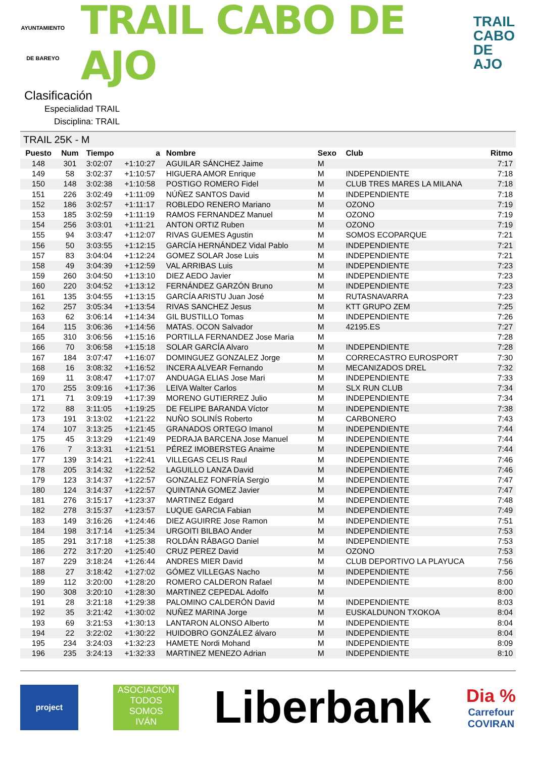AYUNTAMIENTO
DE BAREYO
TRAIL CABO DE AJO
TRAIL
CABO
DE AJO
Clasificación
Especialidad TRAIL
Disciplina: TRAIL
TRAIL 25K - M
| Puesto | Num | Tiempo | a | Nombre | Sexo | Club | Ritmo |
| --- | --- | --- | --- | --- | --- | --- | --- |
| 148 | 301 | 3:02:07 | +1:10:27 | AGUILAR SÁNCHEZ Jaime | M | | 7:17 |
| 149 | 58 | 3:02:37 | +1:10:57 | HIGUERA AMOR Enrique | M | INDEPENDIENTE | 7:18 |
| 150 | 148 | 3:02:38 | +1:10:58 | POSTIGO ROMERO Fidel | M | CLUB TRES MARES LA MILANA | 7:18 |
| 151 | 226 | 3:02:49 | +1:11:09 | NÚÑEZ SANTOS David | M | INDEPENDIENTE | 7:18 |
| 152 | 186 | 3:02:57 | +1:11:17 | ROBLEDO RENERO Mariano | M | OZONO | 7:19 |
| 153 | 185 | 3:02:59 | +1:11:19 | RAMOS FERNANDEZ Manuel | M | OZONO | 7:19 |
| 154 | 256 | 3:03:01 | +1:11:21 | ANTON ORTIZ Ruben | M | OZONO | 7:19 |
| 155 | 94 | 3:03:47 | +1:12:07 | RIVAS GUEMES Agustin | M | SOMOS ECOPARQUE | 7:21 |
| 156 | 50 | 3:03:55 | +1:12:15 | GARCÍA HERNÁNDEZ Vidal Pablo | M | INDEPENDIENTE | 7:21 |
| 157 | 83 | 3:04:04 | +1:12:24 | GOMEZ SOLAR Jose Luis | M | INDEPENDIENTE | 7:21 |
| 158 | 49 | 3:04:39 | +1:12:59 | VAL ARRIBAS Luis | M | INDEPENDIENTE | 7:23 |
| 159 | 260 | 3:04:50 | +1:13:10 | DIEZ AEDO Javier | M | INDEPENDIENTE | 7:23 |
| 160 | 220 | 3:04:52 | +1:13:12 | FERNÁNDEZ GARZÓN Bruno | M | INDEPENDIENTE | 7:23 |
| 161 | 135 | 3:04:55 | +1:13:15 | GARCÍA ARISTU Juan José | M | RUTASNAVARRA | 7:23 |
| 162 | 257 | 3:05:34 | +1:13:54 | RIVAS SANCHEZ Jesus | M | KTT GRUPO ZEM | 7:25 |
| 163 | 62 | 3:06:14 | +1:14:34 | GIL BUSTILLO Tomas | M | INDEPENDIENTE | 7:26 |
| 164 | 115 | 3:06:36 | +1:14:56 | MATAS. OCON Salvador | M | 42195.ES | 7:27 |
| 165 | 310 | 3:06:56 | +1:15:16 | PORTILLA FERNANDEZ Jose Maria | M | | 7:28 |
| 166 | 70 | 3:06:58 | +1:15:18 | SOLAR GARCÍA Alvaro | M | INDEPENDIENTE | 7:28 |
| 167 | 184 | 3:07:47 | +1:16:07 | DOMINGUEZ GONZALEZ Jorge | M | CORRECASTRO EUROSPORT | 7:30 |
| 168 | 16 | 3:08:32 | +1:16:52 | INCERA ALVEAR Fernando | M | MECANIZADOS DREL | 7:32 |
| 169 | 11 | 3:08:47 | +1:17:07 | ANDUAGA ELIAS Jose Mari | M | INDEPENDIENTE | 7:33 |
| 170 | 255 | 3:09:16 | +1:17:36 | LEIVA Walter Carlos | M | SLX RUN CLUB | 7:34 |
| 171 | 71 | 3:09:19 | +1:17:39 | MORENO GUTIERREZ Julio | M | INDEPENDIENTE | 7:34 |
| 172 | 88 | 3:11:05 | +1:19:25 | DE FELIPE BARANDA Víctor | M | INDEPENDIENTE | 7:38 |
| 173 | 191 | 3:13:02 | +1:21:22 | NUÑO SOLINÍS Roberto | M | CARBONERO | 7:43 |
| 174 | 107 | 3:13:25 | +1:21:45 | GRANADOS ORTEGO Imanol | M | INDEPENDIENTE | 7:44 |
| 175 | 45 | 3:13:29 | +1:21:49 | PEDRAJA BARCENA Jose Manuel | M | INDEPENDIENTE | 7:44 |
| 176 | 7 | 3:13:31 | +1:21:51 | PÉREZ IMOBERSTEG Anaime | M | INDEPENDIENTE | 7:44 |
| 177 | 139 | 3:14:21 | +1:22:41 | VILLEGAS CELIS Raul | M | INDEPENDIENTE | 7:46 |
| 178 | 205 | 3:14:32 | +1:22:52 | LAGUILLO LANZA David | M | INDEPENDIENTE | 7:46 |
| 179 | 123 | 3:14:37 | +1:22:57 | GONZALEZ FONFRÍA Sergio | M | INDEPENDIENTE | 7:47 |
| 180 | 124 | 3:14:37 | +1:22:57 | QUINTANA GOMEZ Javier | M | INDEPENDIENTE | 7:47 |
| 181 | 276 | 3:15:17 | +1:23:37 | MARTINEZ Edgard | M | INDEPENDIENTE | 7:48 |
| 182 | 278 | 3:15:37 | +1:23:57 | LUQUE GARCIA Fabian | M | INDEPENDIENTE | 7:49 |
| 183 | 149 | 3:16:26 | +1:24:46 | DIEZ AGUIRRE Jose Ramon | M | INDEPENDIENTE | 7:51 |
| 184 | 198 | 3:17:14 | +1:25:34 | URGOITI BILBAO Ander | M | INDEPENDIENTE | 7:53 |
| 185 | 291 | 3:17:18 | +1:25:38 | ROLDÁN RÁBAGO Daniel | M | INDEPENDIENTE | 7:53 |
| 186 | 272 | 3:17:20 | +1:25:40 | CRUZ PEREZ David | M | OZONO | 7:53 |
| 187 | 229 | 3:18:24 | +1:26:44 | ANDRES MIER David | M | CLUB DEPORTIVO LA PLAYUCA | 7:56 |
| 188 | 27 | 3:18:42 | +1:27:02 | GÓMEZ VILLEGAS Nacho | M | INDEPENDIENTE | 7:56 |
| 189 | 112 | 3:20:00 | +1:28:20 | ROMERO CALDERON Rafael | M | INDEPENDIENTE | 8:00 |
| 190 | 308 | 3:20:10 | +1:28:30 | MARTINEZ CEPEDAL Adolfo | M | | 8:00 |
| 191 | 28 | 3:21:18 | +1:29:38 | PALOMINO CALDERÓN David | M | INDEPENDIENTE | 8:03 |
| 192 | 35 | 3:21:42 | +1:30:02 | NUÑEZ MARINA Jorge | M | EUSKALDUNON TXOKOA | 8:04 |
| 193 | 69 | 3:21:53 | +1:30:13 | LANTARON ALONSO Alberto | M | INDEPENDIENTE | 8:04 |
| 194 | 22 | 3:22:02 | +1:30:22 | HUIDOBRO GONZÁLEZ álvaro | M | INDEPENDIENTE | 8:04 |
| 195 | 234 | 3:24:03 | +1:32:23 | HAMETE Nordi Mohand | M | INDEPENDIENTE | 8:09 |
| 196 | 235 | 3:24:13 | +1:32:33 | MARTINEZ MENEZO Adrian | M | INDEPENDIENTE | 8:10 |
project
ASOCIACIÓN
TODOS
SOMOS
IVÁN
Liberbank
Dia %
Carrefour
COVIRAN